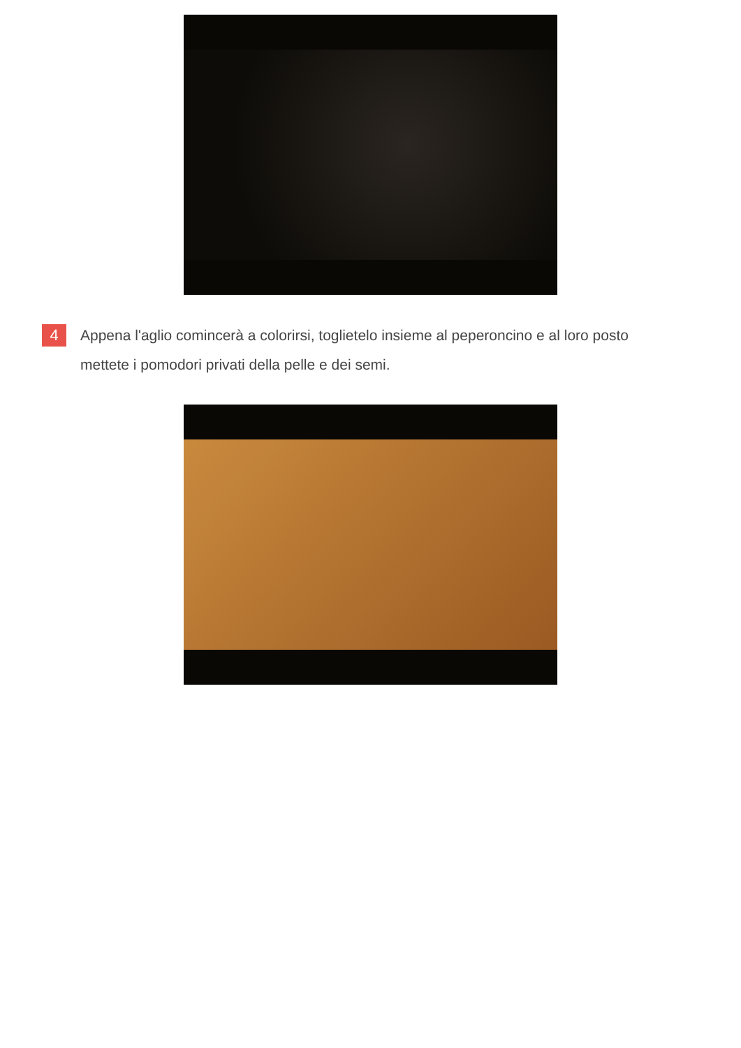4
Appena l'aglio comincerà a colorirsi, toglietelo insieme al peperoncino e al loro posto mettete i pomodori privati della pelle e dei semi.